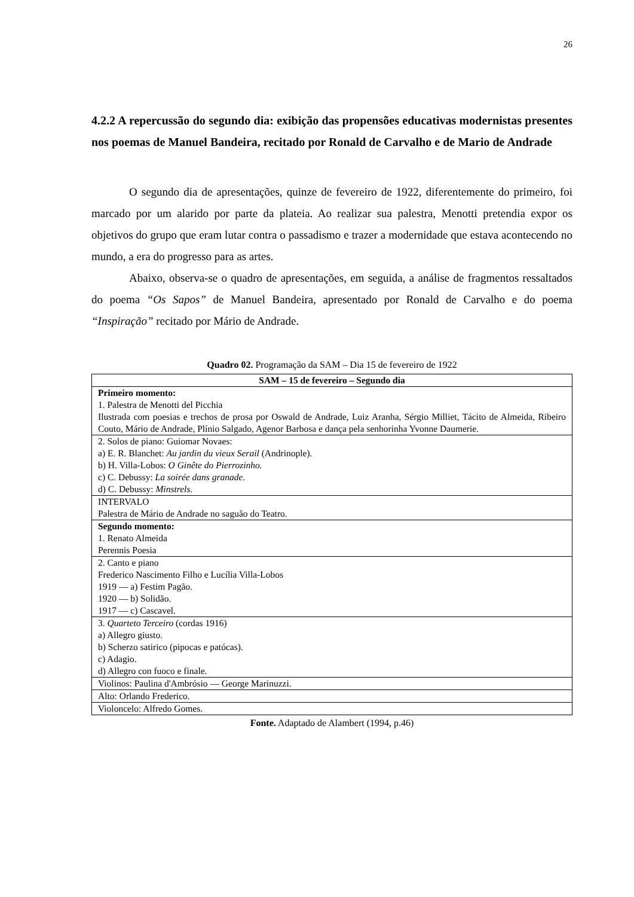26
4.2.2 A repercussão do segundo dia: exibição das propensões educativas modernistas presentes nos poemas de Manuel Bandeira, recitado por Ronald de Carvalho e de Mario de Andrade
O segundo dia de apresentações, quinze de fevereiro de 1922, diferentemente do primeiro, foi marcado por um alarido por parte da plateia. Ao realizar sua palestra, Menotti pretendia expor os objetivos do grupo que eram lutar contra o passadismo e trazer a modernidade que estava acontecendo no mundo, a era do progresso para as artes.
Abaixo, observa-se o quadro de apresentações, em seguida, a análise de fragmentos ressaltados do poema “Os Sapos” de Manuel Bandeira, apresentado por Ronald de Carvalho e do poema “Inspiração” recitado por Mário de Andrade.
Quadro 02. Programação da SAM – Dia 15 de fevereiro de 1922
| SAM – 15 de fevereiro – Segundo dia |
| --- |
| Primeiro momento: 1. Palestra de Menotti del Picchia Ilustrada com poesias e trechos de prosa por Oswald de Andrade, Luiz Aranha, Sérgio Milliet, Tácito de Almeida, Ribeiro Couto, Mário de Andrade, Plínio Salgado, Agenor Barbosa e dança pela senhorinha Yvonne Daumerie. |
| 2. Solos de piano: Guiomar Novaes: a) E. R. Blanchet: Au jardin du vieux Serail (Andrinople). b) H. Villa-Lobos: O Ginête do Pierrozinho. c) C. Debussy: La soirée dans granade. d) C. Debussy: Minstrels. |
| INTERVALO Palestra de Mário de Andrade no saguão do Teatro. |
| Segundo momento: 1. Renato Almeida Perennis Poesia |
| 2. Canto e piano Frederico Nascimento Filho e Lucília Villa-Lobos 1919 — a) Festim Pagão. 1920 — b) Solidão. 1917 — c) Cascavel. |
| 3. Quarteto Terceiro (cordas 1916) a) Allegro giusto. b) Scherzo satirico (pipocas e patócas). c) Adagio. d) Allegro con fuoco e finale. |
| Violinos: Paulina d'Ambrósio — George Marinuzzi. |
| Alto: Orlando Frederico. |
| Violoncelo: Alfredo Gomes. |
Fonte. Adaptado de Alambert (1994, p.46)